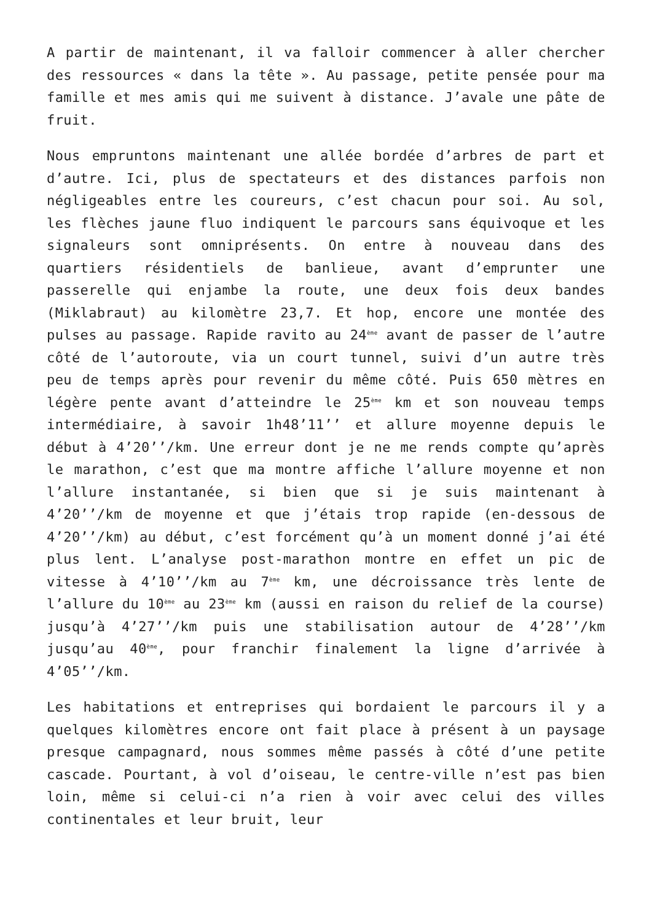A partir de maintenant, il va falloir commencer à aller chercher des ressources « dans la tête ». Au passage, petite pensée pour ma famille et mes amis qui me suivent à distance. J’avale une pâte de fruit.
Nous empruntons maintenant une allée bordée d’arbres de part et d’autre. Ici, plus de spectateurs et des distances parfois non négligeables entre les coureurs, c’est chacun pour soi. Au sol, les flèches jaune fluo indiquent le parcours sans équivoque et les signaleurs sont omniprésents. On entre à nouveau dans des quartiers résidentiels de banlieue, avant d’emprunter une passerelle qui enjambe la route, une deux fois deux bandes (Miklabraut) au kilomètre 23,7. Et hop, encore une montée des pulses au passage. Rapide ravito au 24<sup>ème</sup> avant de passer de l’autre côté de l’autoroute, via un court tunnel, suivi d’un autre très peu de temps après pour revenir du même côté. Puis 650 mètres en légère pente avant d’atteindre le 25<sup>ème</sup> km et son nouveau temps intermédiaire, à savoir 1h48’11’’ et allure moyenne depuis le début à 4’20’’/km. Une erreur dont je ne me rends compte qu’après le marathon, c’est que ma montre affiche l’allure moyenne et non l’allure instantanée, si bien que si je suis maintenant à 4’20’’/km de moyenne et que j’étais trop rapide (en-dessous de 4’20’’/km) au début, c’est forcément qu’à un moment donné j’ai été plus lent. L’analyse post-marathon montre en effet un pic de vitesse à 4’10’’/km au 7<sup>ème</sup> km, une décroissance très lente de l’allure du 10<sup>ème</sup> au 23<sup>ème</sup> km (aussi en raison du relief de la course) jusqu’à 4’27’’/km puis une stabilisation autour de 4’28’’/km jusqu’au 40<sup>ème</sup>, pour franchir finalement la ligne d’arrivée à 4’05’’/km.
Les habitations et entreprises qui bordaient le parcours il y a quelques kilomètres encore ont fait place à présent à un paysage presque campagnard, nous sommes même passés à côté d’une petite cascade. Pourtant, à vol d’oiseau, le centre-ville n’est pas bien loin, même si celui-ci n’a rien à voir avec celui des villes continentales et leur bruit, leur